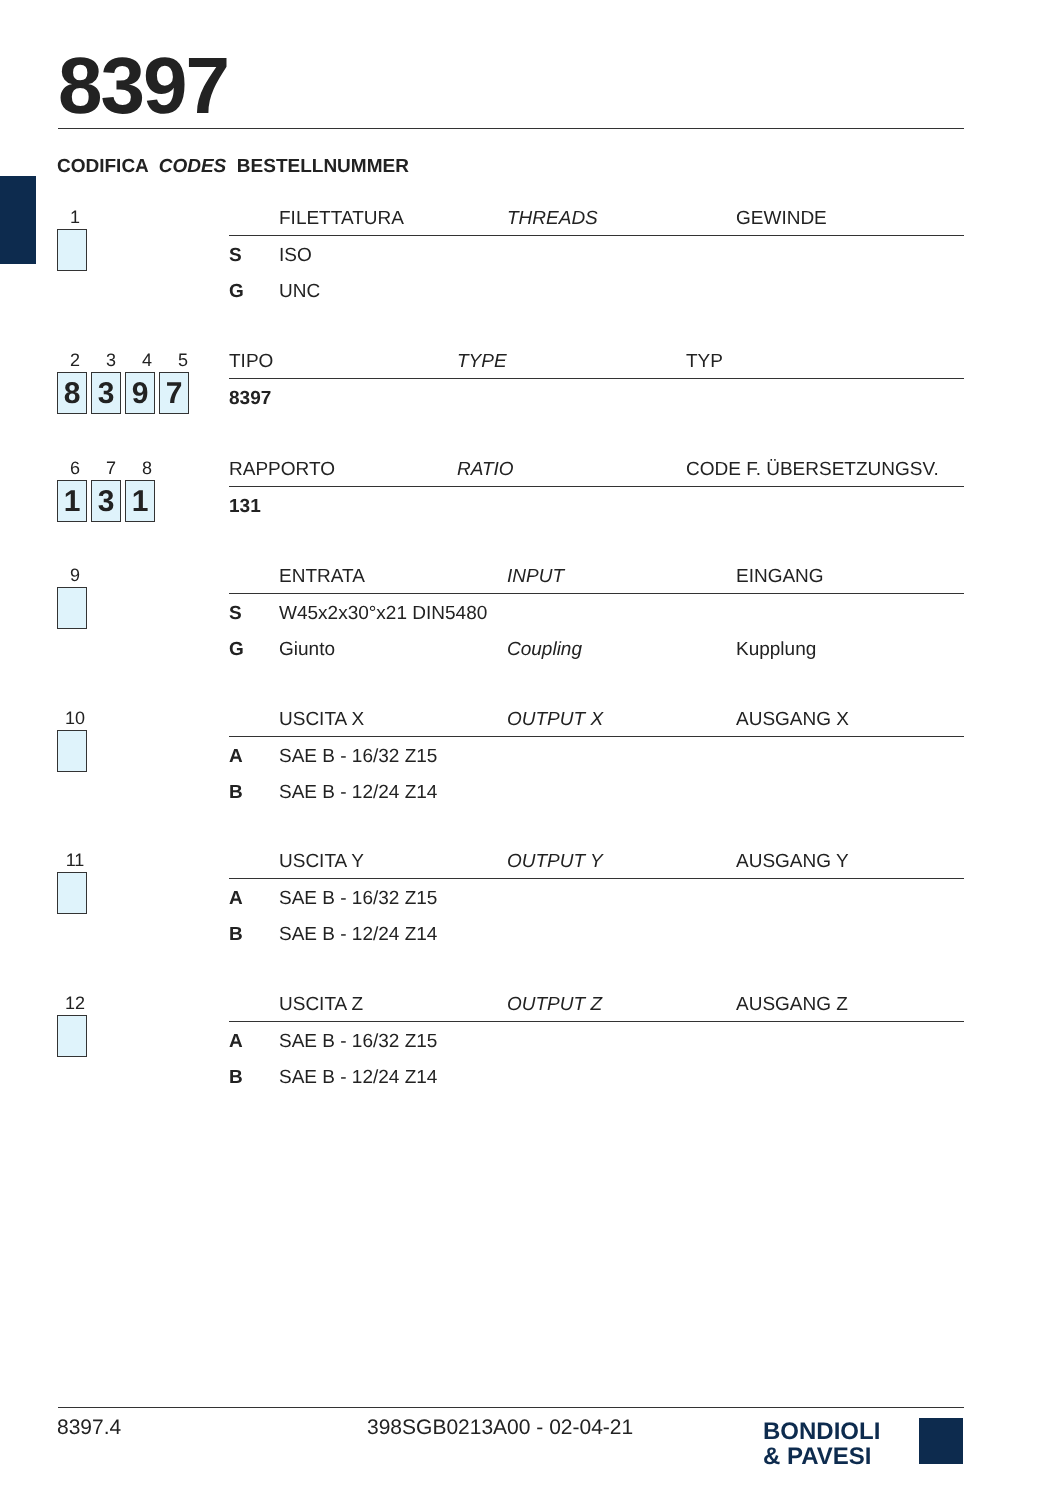8397
CODIFICA CODES BESTELLNUMMER
1
| | FILETTATURA | THREADS | GEWINDE |
| --- | --- | --- | --- |
| S | ISO | | |
| G | UNC | | |
2345
8397
| | TIPO | TYPE | TYP |
| --- | --- | --- | --- |
| 8397 | | | |
678
131
| | RAPPORTO | RATIO | CODE F. ÜBERSETZUNGSV. |
| --- | --- | --- | --- |
| 131 | | | |
9
| | ENTRATA | INPUT | EINGANG |
| --- | --- | --- | --- |
| S | W45x2x30°x21 DIN5480 | | |
| G | Giunto | Coupling | Kupplung |
10
| | USCITA X | OUTPUT X | AUSGANG X |
| --- | --- | --- | --- |
| A | SAE B - 16/32 Z15 | | |
| B | SAE B - 12/24 Z14 | | |
11
| | USCITA Y | OUTPUT Y | AUSGANG Y |
| --- | --- | --- | --- |
| A | SAE B - 16/32 Z15 | | |
| B | SAE B - 12/24 Z14 | | |
12
| | USCITA Z | OUTPUT Z | AUSGANG Z |
| --- | --- | --- | --- |
| A | SAE B - 16/32 Z15 | | |
| B | SAE B - 12/24 Z14 | | |
8397.4 398SGB0213A00 - 02-04-21
BONDIOLI
& PAVESI